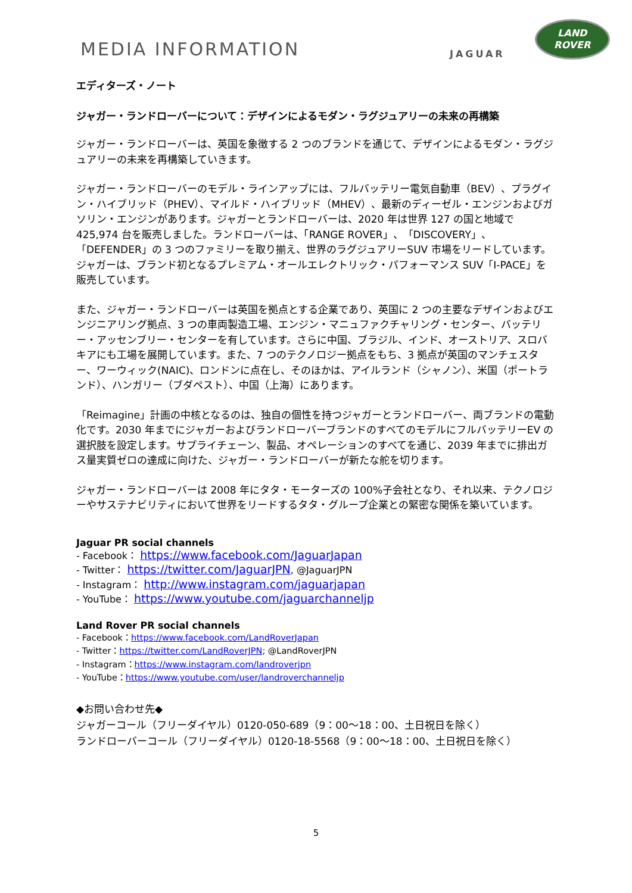MEDIA INFORMATION
JAGUAR
LAND
ROVER
エディターズ・ノート
ジャガー・ランドローバーについて：デザインによるモダン・ラグジュアリーの未来の再構築
ジャガー・ランドローバーは、英国を象徴する 2 つのブランドを通じて、デザインによるモダン・ラグジュアリーの未来を再構築していきます。
ジャガー・ランドローバーのモデル・ラインアップには、フルバッテリー電気自動車（BEV）、プラグイン・ハイブリッド（PHEV）、マイルド・ハイブリッド（MHEV）、最新のディーゼル・エンジンおよびガソリン・エンジンがあります。ジャガーとランドローバーは、2020 年は世界 127 の国と地域で 425,974 台を販売しました。ランドローバーは、「RANGE ROVER」、「DISCOVERY」、「DEFENDER」の 3 つのファミリーを取り揃え、世界のラグジュアリーSUV 市場をリードしています。ジャガーは、ブランド初となるプレミアム・オールエレクトリック・パフォーマンス SUV「I-PACE」を販売しています。
また、ジャガー・ランドローバーは英国を拠点とする企業であり、英国に 2 つの主要なデザインおよびエンジニアリング拠点、3 つの車両製造工場、エンジン・マニュファクチャリング・センター、バッテリー・アッセンブリー・センターを有しています。さらに中国、ブラジル、インド、オーストリア、スロバキアにも工場を展開しています。また、7 つのテクノロジー拠点をもち、3 拠点が英国のマンチェスター、ワーウィック(NAIC)、ロンドンに点在し、そのほかは、アイルランド（シャノン）、米国（ポートランド）、ハンガリー（ブダペスト）、中国（上海）にあります。
「Reimagine」計画の中核となるのは、独自の個性を持つジャガーとランドローバー、両ブランドの電動化です。2030 年までにジャガーおよびランドローバーブランドのすべてのモデルにフルバッテリーEV の選択肢を設定します。サプライチェーン、製品、オペレーションのすべてを通じ、2039 年までに排出ガス量実質ゼロの達成に向けた、ジャガー・ランドローバーが新たな舵を切ります。
ジャガー・ランドローバーは 2008 年にタタ・モーターズの 100%子会社となり、それ以来、テクノロジーやサステナビリティにおいて世界をリードするタタ・グループ企業との緊密な関係を築いています。
Jaguar PR social channels
- Facebook： https://www.facebook.com/JaguarJapan
- Twitter： https://twitter.com/JaguarJPN, @JaguarJPN
- Instagram： http://www.instagram.com/jaguarjapan
- YouTube： https://www.youtube.com/jaguarchanneljp
Land Rover PR social channels
- Facebook：https://www.facebook.com/LandRoverJapan
- Twitter：https://twitter.com/LandRoverJPN; @LandRoverJPN
- Instagram：https://www.instagram.com/landroverjpn
- YouTube：https://www.youtube.com/user/landroverchanneljp
◆お問い合わせ先◆
ジャガーコール（フリーダイヤル）0120-050-689（9：00〜18：00、土日祝日を除く）
ランドローバーコール（フリーダイヤル）0120-18-5568（9：00〜18：00、土日祝日を除く）
5